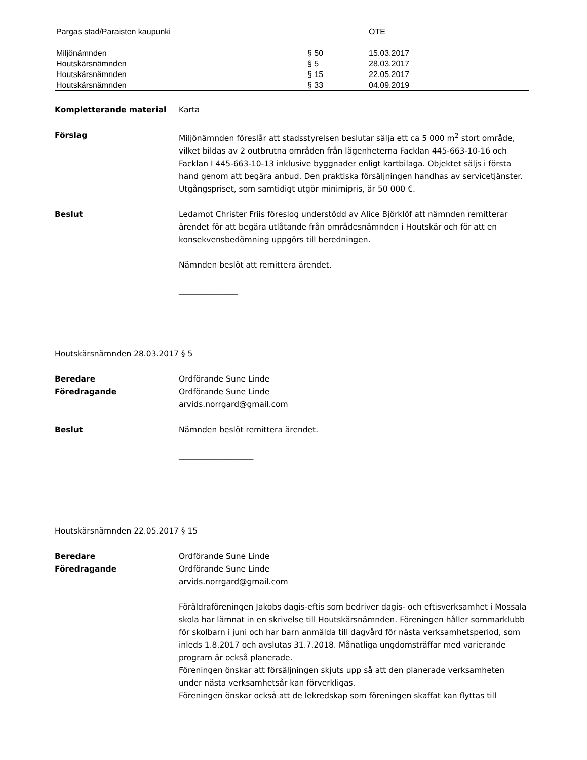| Pargas stad/Paraisten kaupunki | | OTE |
| Miljönämnden | § 50 | 15.03.2017 |
| Houtskärsnämnden | § 5 | 28.03.2017 |
| Houtskärsnämnden | § 15 | 22.05.2017 |
| Houtskärsnämnden | § 33 | 04.09.2019 |
Kompletterande material Karta
Förslag Miljönämnden föreslår att stadsstyrelsen beslutar sälja ett ca 5 000 m<sup>2</sup> stort område, vilket bildas av 2 outbrutna områden från lägenheterna Facklan 445-663-10-16 och Facklan I 445-663-10-13 inklusive byggnader enligt kartbilaga. Objektet säljs i första hand genom att begära anbud. Den praktiska försäljningen handhas av servicetjänster.
Utgångspriset, som samtidigt utgör minimipris, är 50 000 €.
Beslut Ledamot Christer Friis föreslog understödd av Alice Björklöf att nämnden remitterar ärendet för att begära utlåtande från områdesnämnden i Houtskär och för att en konsekvensbedömning uppgörs till beredningen.
Nämnden beslöt att remittera ärendet.
_______________
Houtskärsnämnden 28.03.2017 § 5
Beredare
Föredragande
Ordförande Sune Linde
Ordförande Sune Linde
arvids.norrgard@gmail.com
Beslut Nämnden beslöt remittera ärendet.
___________________
Houtskärsnämnden 22.05.2017 § 15
Beredare
Föredragande
Ordförande Sune Linde
Ordförande Sune Linde
arvids.norrgard@gmail.com
Föräldraföreningen Jakobs dagis-eftis som bedriver dagis- och eftisverksamhet i Mossala skola har lämnat in en skrivelse till Houtskärsnämnden. Föreningen håller sommarklubb för skolbarn i juni och har barn anmälda till dagvård för nästa verksamhetsperiod, som inleds 1.8.2017 och avslutas 31.7.2018. Månatliga ungdomsträffar med varierande program är också planerade.
Föreningen önskar att försäljningen skjuts upp så att den planerade verksamheten under nästa verksamhetsår kan förverkligas.
Föreningen önskar också att de lekredskap som föreningen skaffat kan flyttas till